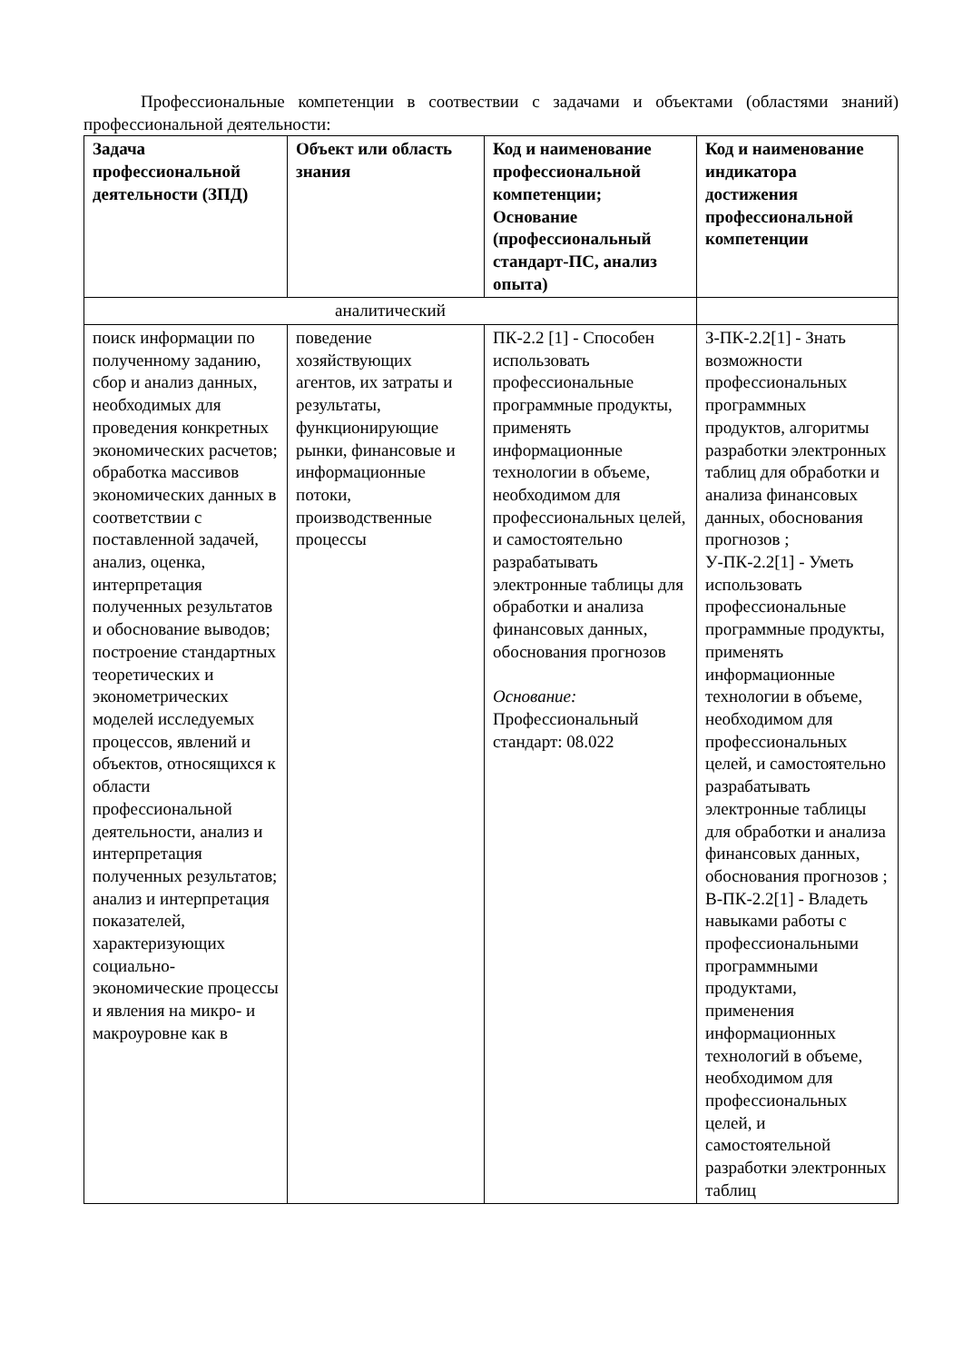Профессиональные компетенции в соотвествии с задачами и объектами (областями знаний) профессиональной деятельности:
| Задача профессиональной деятельности (ЗПД) | Объект или область знания | Код и наименование профессиональной компетенции; Основание (профессиональный стандарт-ПС, анализ опыта) | Код и наименование индикатора достижения профессиональной компетенции |
| --- | --- | --- | --- |
| аналитический | | | |
| поиск информации по полученному заданию, сбор и анализ данных, необходимых для проведения конкретных экономических расчетов; обработка массивов экономических данных в соответствии с поставленной задачей, анализ, оценка, интерпретация полученных результатов и обоснование выводов; построение стандартных теоретических и эконометрических моделей исследуемых процессов, явлений и объектов, относящихся к области профессиональной деятельности, анализ и интерпретация полученных результатов; анализ и интерпретация показателей, характеризующих социально-экономические процессы и явления на микро- и макроуровне как в | поведение хозяйствующих агентов, их затраты и результаты, функционирующие рынки, финансовые и информационные потоки, производственные процессы | ПК-2.2 [1] - Способен использовать профессиональные программные продукты, применять информационные технологии в объеме, необходимом для профессиональных целей, и самостоятельно разрабатывать электронные таблицы для обработки и анализа финансовых данных, обоснования прогнозов Основание: Профессиональный стандарт: 08.022 | З-ПК-2.2[1] - Знать возможности профессиональных программных продуктов, алгоритмы разработки электронных таблиц для обработки и анализа финансовых данных, обоснования прогнозов ; У-ПК-2.2[1] - Уметь использовать профессиональные программные продукты, применять информационные технологии в объеме, необходимом для профессиональных целей, и самостоятельно разрабатывать электронные таблицы для обработки и анализа финансовых данных, обоснования прогнозов ; В-ПК-2.2[1] - Владеть навыками работы с профессиональными программными продуктами, применения информационных технологий в объеме, необходимом для профессиональных целей, и самостоятельной разработки электронных таблиц |